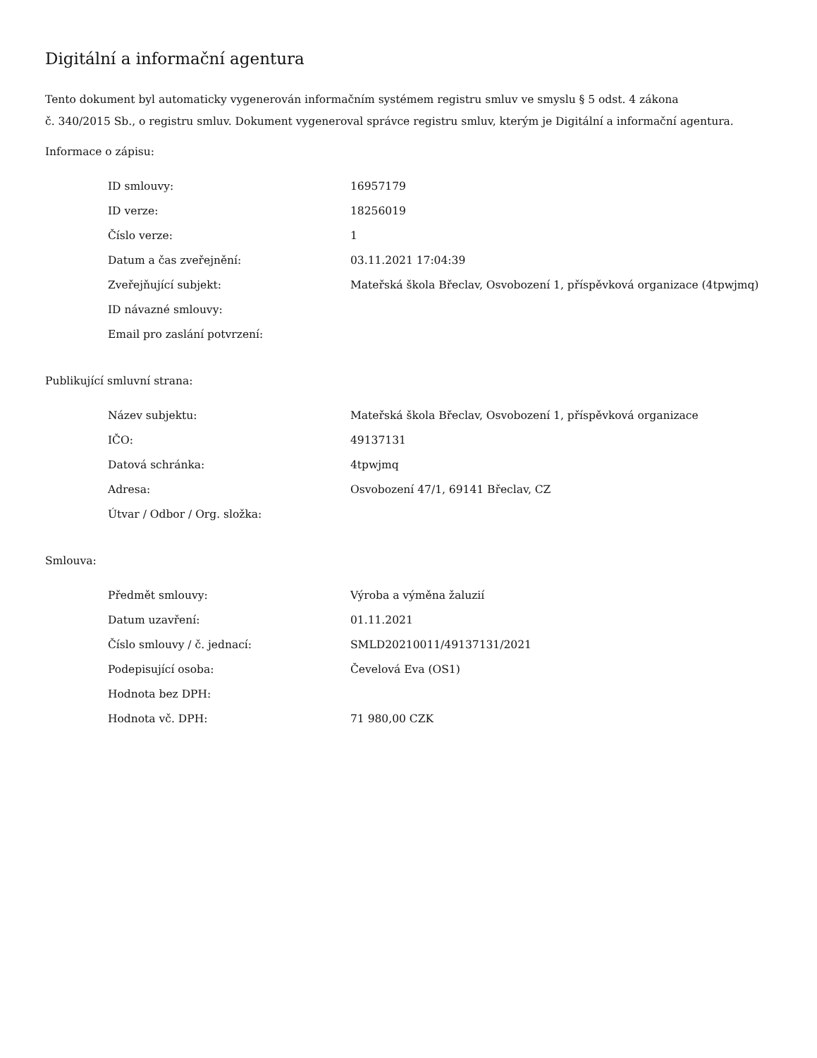Digitální a informační agentura
Tento dokument byl automaticky vygenerován informačním systémem registru smluv ve smyslu § 5 odst. 4 zákona
č. 340/2015 Sb., o registru smluv. Dokument vygeneroval správce registru smluv, kterým je Digitální a informační agentura.
Informace o zápisu:
| ID smlouvy: | 16957179 |
| ID verze: | 18256019 |
| Číslo verze: | 1 |
| Datum a čas zveřejnění: | 03.11.2021 17:04:39 |
| Zveřejňující subjekt: | Mateřská škola Břeclav, Osvobození 1, příspěvková organizace (4tpwjmq) |
| ID návazné smlouvy: | |
| Email pro zaslání potvrzení: | |
Publikující smluvní strana:
| Název subjektu: | Mateřská škola Břeclav, Osvobození 1, příspěvková organizace |
| IČO: | 49137131 |
| Datová schránka: | 4tpwjmq |
| Adresa: | Osvobození 47/1, 69141 Břeclav, CZ |
| Útvar / Odbor / Org. složka: | |
Smlouva:
| Předmět smlouvy: | Výroba a výměna žaluzií |
| Datum uzavření: | 01.11.2021 |
| Číslo smlouvy / č. jednací: | SMLD20210011/49137131/2021 |
| Podepisující osoba: | Čevelová Eva (OS1) |
| Hodnota bez DPH: | |
| Hodnota vč. DPH: | 71 980,00 CZK |